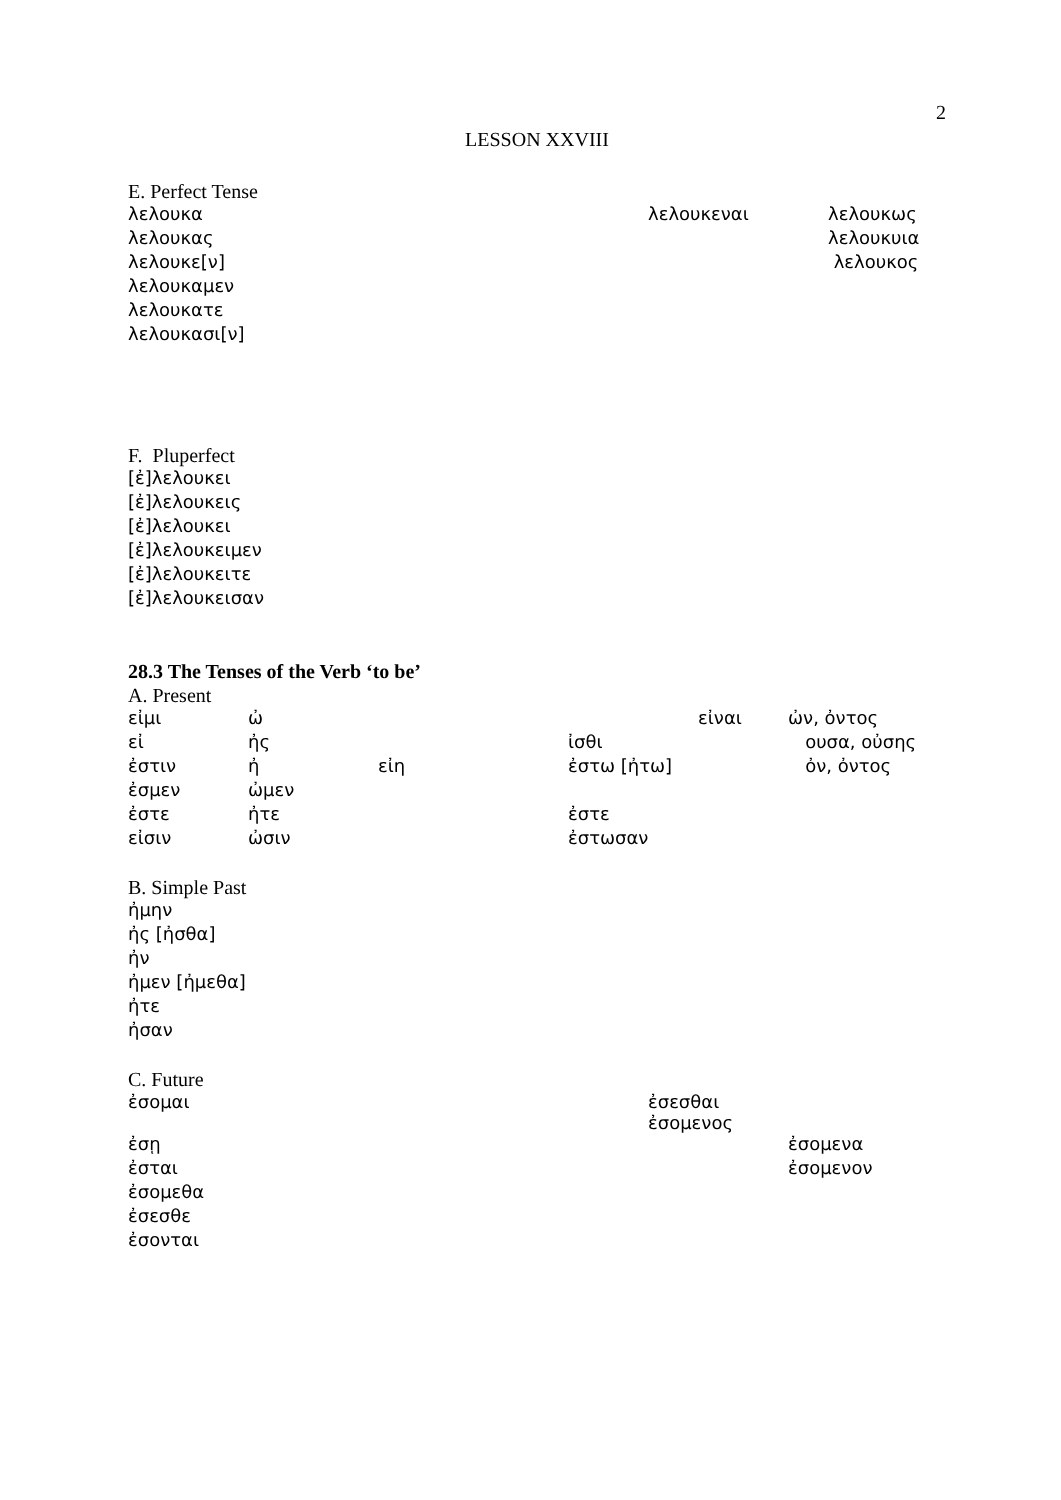2
LESSON XXVIII
E. Perfect Tense
| λελουκα | λελουκεναι | λελουκως |
| λελουκας | | λελουκυια |
| λελουκε[ν] | | λελουκος |
| λελουκαμεν | | |
| λελουκατε | | |
| λελουκασι[ν] | | |
F. Pluperfect
| [ἐ]λελουκει |
| [ἐ]λελουκεις |
| [ἐ]λελουκει |
| [ἐ]λελουκειμεν |
| [ἐ]λελουκειτε |
| [ἐ]λελουκεισαν |
28.3 The Tenses of the Verb ‘to be’
A. Present
| εἰμι | ὠ | | | εἰναι | ὠν, ὀντος |
| εἰ | ἠς | | ἰσθι | | ουσα, οὐσης |
| ἐστιν | ἠ | εἰη | ἐστω [ἠτω] | | ὀν, ὀντος |
| ἐσμεν | ὠμεν | | | | |
| ἐστε | ἠτε | | ἐστε | | |
| εἰσιν | ὠσιν | | ἐστωσαν | | |
B. Simple Past
| ἠμην |
| ἠς [ἠσθα] |
| ἠν |
| ἠμεν [ἠμεθα] |
| ἠτε |
| ἠσαν |
C. Future
| ἐσομαι | ἐσεσθαι ἐσομενος | |
| ἐσῃ | | ἐσομενα |
| ἐσται | | ἐσομενον |
| ἐσομεθα | | |
| ἐσεσθε | | |
| ἐσονται | | |